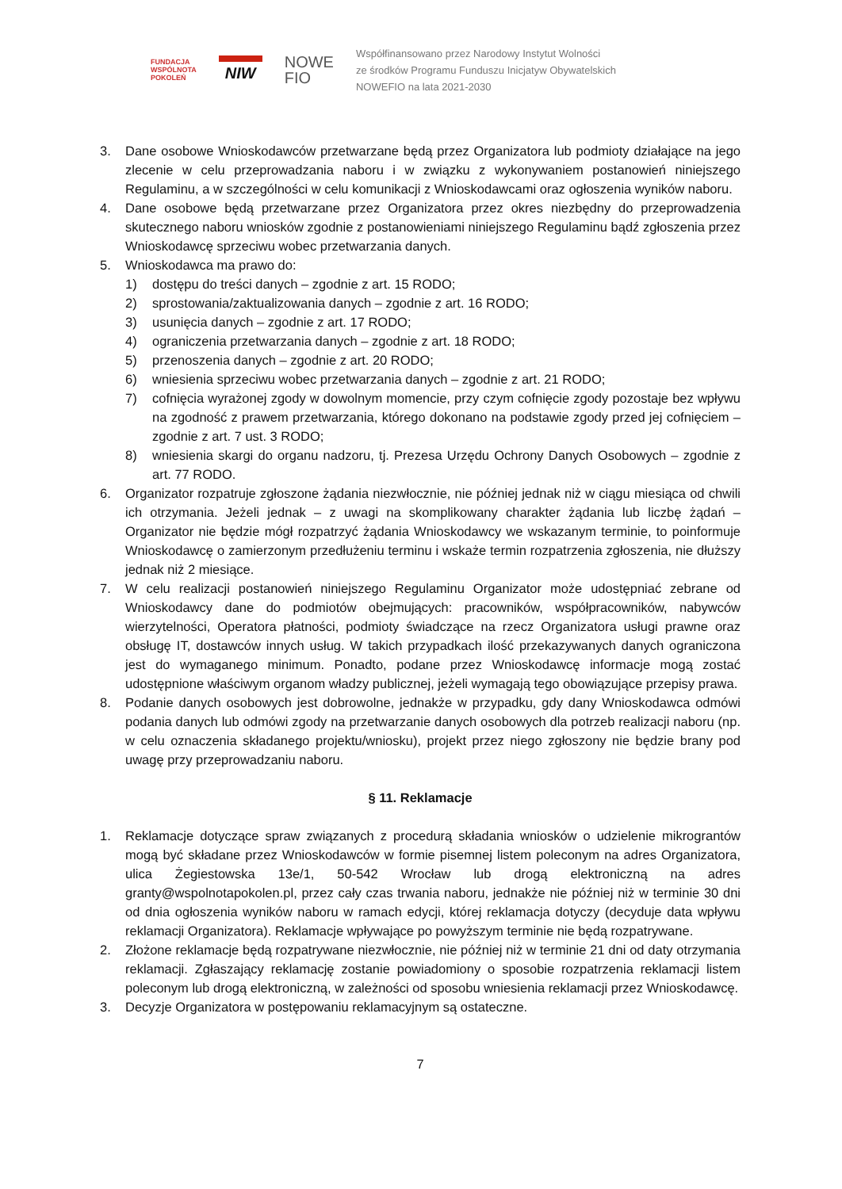FUNDACJA
WSPÓLNOTA
POKOLEŃ
NIW
NOWE
FIO
Współfinansowano przez Narodowy Instytut Wolności
ze środków Programu Funduszu Inicjatyw Obywatelskich
NOWEFIO na lata 2021-2030
3. Dane osobowe Wnioskodawców przetwarzane będą przez Organizatora lub podmioty działające na jego zlecenie w celu przeprowadzania naboru i w związku z wykonywaniem postanowień niniejszego Regulaminu, a w szczególności w celu komunikacji z Wnioskodawcami oraz ogłoszenia wyników naboru.
4. Dane osobowe będą przetwarzane przez Organizatora przez okres niezbędny do przeprowadzenia skutecznego naboru wniosków zgodnie z postanowieniami niniejszego Regulaminu bądź zgłoszenia przez Wnioskodawcę sprzeciwu wobec przetwarzania danych.
5. Wnioskodawca ma prawo do:
1) dostępu do treści danych – zgodnie z art. 15 RODO;
2) sprostowania/zaktualizowania danych – zgodnie z art. 16 RODO;
3) usunięcia danych – zgodnie z art. 17 RODO;
4) ograniczenia przetwarzania danych – zgodnie z art. 18 RODO;
5) przenoszenia danych – zgodnie z art. 20 RODO;
6) wniesienia sprzeciwu wobec przetwarzania danych – zgodnie z art. 21 RODO;
7) cofnięcia wyrażonej zgody w dowolnym momencie, przy czym cofnięcie zgody pozostaje bez wpływu na zgodność z prawem przetwarzania, którego dokonano na podstawie zgody przed jej cofnięciem – zgodnie z art. 7 ust. 3 RODO;
8) wniesienia skargi do organu nadzoru, tj. Prezesa Urzędu Ochrony Danych Osobowych – zgodnie z art. 77 RODO.
6. Organizator rozpatruje zgłoszone żądania niezwłocznie, nie później jednak niż w ciągu miesiąca od chwili ich otrzymania. Jeżeli jednak – z uwagi na skomplikowany charakter żądania lub liczbę żądań – Organizator nie będzie mógł rozpatrzyć żądania Wnioskodawcy we wskazanym terminie, to poinformuje Wnioskodawcę o zamierzonym przedłużeniu terminu i wskaże termin rozpatrzenia zgłoszenia, nie dłuższy jednak niż 2 miesiące.
7. W celu realizacji postanowień niniejszego Regulaminu Organizator może udostępniać zebrane od Wnioskodawcy dane do podmiotów obejmujących: pracowników, współpracowników, nabywców wierzytelności, Operatora płatności, podmioty świadczące na rzecz Organizatora usługi prawne oraz obsługę IT, dostawców innych usług. W takich przypadkach ilość przekazywanych danych ograniczona jest do wymaganego minimum. Ponadto, podane przez Wnioskodawcę informacje mogą zostać udostępnione właściwym organom władzy publicznej, jeżeli wymagają tego obowiązujące przepisy prawa.
8. Podanie danych osobowych jest dobrowolne, jednakże w przypadku, gdy dany Wnioskodawca odmówi podania danych lub odmówi zgody na przetwarzanie danych osobowych dla potrzeb realizacji naboru (np. w celu oznaczenia składanego projektu/wniosku), projekt przez niego zgłoszony nie będzie brany pod uwagę przy przeprowadzaniu naboru.
§ 11. Reklamacje
1. Reklamacje dotyczące spraw związanych z procedurą składania wniosków o udzielenie mikrograntów mogą być składane przez Wnioskodawców w formie pisemnej listem poleconym na adres Organizatora, ulica Żegiestowska 13e/1, 50-542 Wrocław lub drogą elektroniczną na adres granty@wspolnotapokolen.pl, przez cały czas trwania naboru, jednakże nie później niż w terminie 30 dni od dnia ogłoszenia wyników naboru w ramach edycji, której reklamacja dotyczy (decyduje data wpływu reklamacji Organizatora). Reklamacje wpływające po powyższym terminie nie będą rozpatrywane.
2. Złożone reklamacje będą rozpatrywane niezwłocznie, nie później niż w terminie 21 dni od daty otrzymania reklamacji. Zgłaszający reklamację zostanie powiadomiony o sposobie rozpatrzenia reklamacji listem poleconym lub drogą elektroniczną, w zależności od sposobu wniesienia reklamacji przez Wnioskodawcę.
3. Decyzje Organizatora w postępowaniu reklamacyjnym są ostateczne.
7